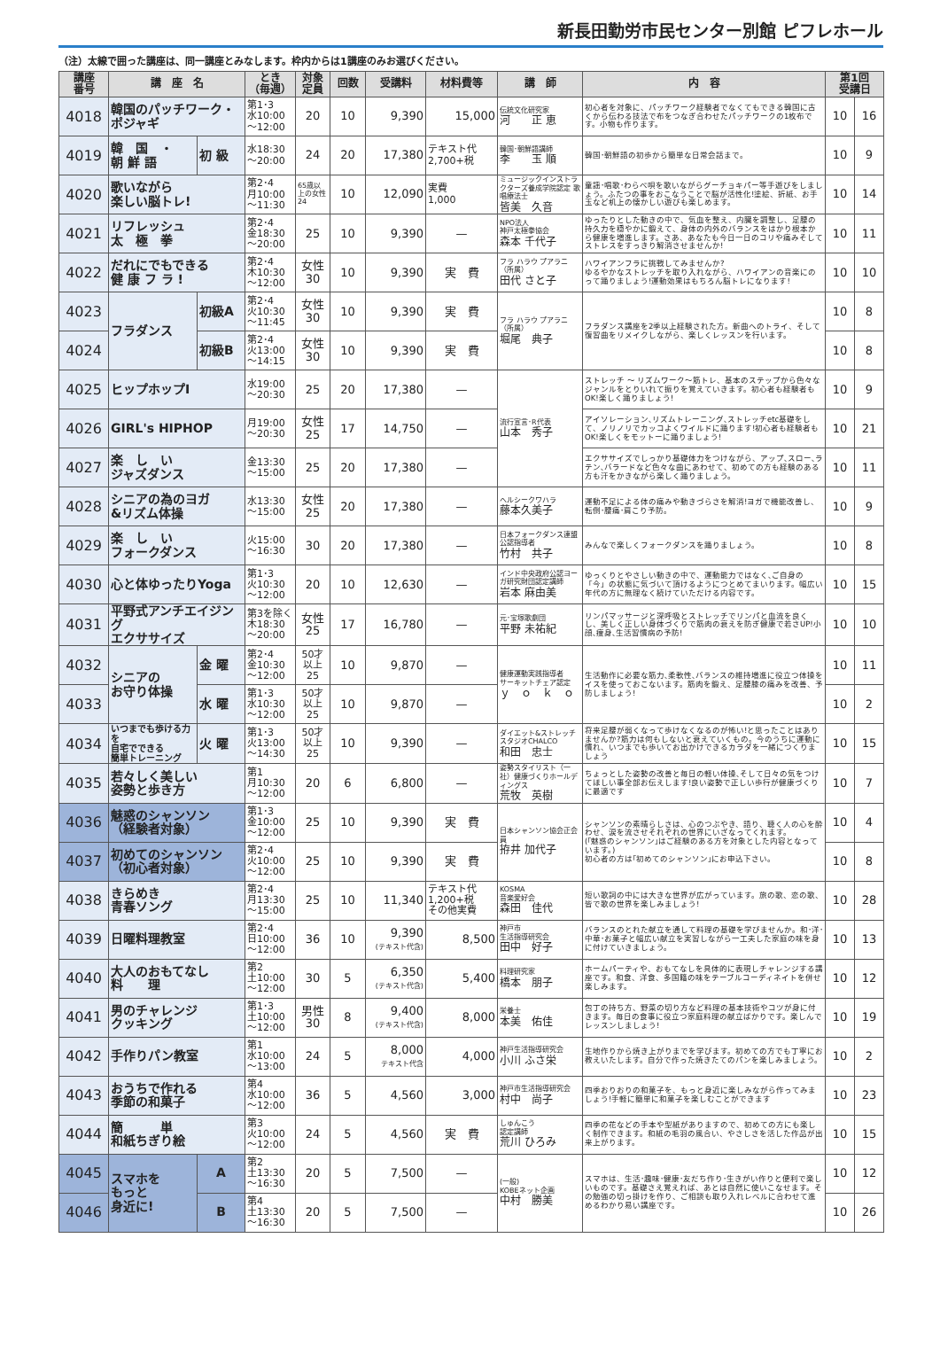新長田勤労市民センター別館 ピフレホール
（注）太線で囲った講座は、同一講座とみなします。枠内からは1講座のみお選びください。
| 講座 番号 | 講 座 名 | | とき （毎週） | 対象 定員 | 回数 | 受講料 | 材料費等 | 講 師 | 内 容 | 第1回 受講日 | |
| --- | --- | --- | --- | --- | --- | --- | --- | --- | --- | --- | --- |
| 4018 | 韓国のパッチワーク・ポジャギ | | 第1･3 水10:00 ～12:00 | 20 | 10 | 9,390 | 15,000 | 伝統文化研究家 河 正 恵 | 初心者を対象に、パッチワーク経験者でなくてもできる韓国に古くから伝わる技法で布をつなぎ合わせたパッチワークの1枚布です。小物も作ります。 | 10 | 16 |
| 4019 | 韓 国 ・ 朝 鮮 語 | 初 級 | 水18:30 ～20:00 | 24 | 20 | 17,380 | テキスト代 2,700+税 | 韓国･朝鮮語講師 李 玉 順 | 韓国･朝鮮語の初歩から簡単な日常会話まで。 | 10 | 9 |
| 4020 | 歌いながら 楽しい脳トレ! | | 第2･4 月10:00 ～11:30 | 65歳以上の女性24 | 10 | 12,090 | 実費 1,000 | ミュージックインストラクターズ養成学院認定 歌唱療法士 皆美 久音 | 童謡･唱歌･わらべ唄を歌いながらグーチョキパー等手遊びをしましょう。ふたつの事をおこなうことで脳が活性化!塗絵、折紙、お手玉など机上の懐かしい遊びも楽しめます。 | 10 | 14 |
| 4021 | リフレッシュ 太 極 拳 | | 第2･4 金18:30 ～20:00 | 25 | 10 | 9,390 | — | NPO法人 神戸太極拳協会 森本 千代子 | ゆったりとした動きの中で、気血を整え、内臓を調整し、足腰の持久力を穏やかに鍛えて、身体の内外のバランスをはかり根本から健康を増進します。さあ、あなたも今日一日のコリや痛みそしてストレスをすっきり解消させませんか! | 10 | 11 |
| 4022 | だれにでもできる 健 康 フ ラ ! | | 第2･4 木10:30 ～12:00 | 女性 30 | 10 | 9,390 | 実 費 | フラ ハラウ プアラニ（所属） 田代 さと子 | ハワイアンフラに挑戦してみませんか? ゆるやかなストレッチを取り入れながら、ハワイアンの音楽にのって踊りましょう!運動効果はもちろん脳トレになります! | 10 | 10 |
| 4023 | フラダンス | 初級A | 第2･4 火10:30 ～11:45 | 女性 30 | 10 | 9,390 | 実 費 | フラ ハラウ プアラニ（所属） 堀尾 典子 | フラダンス講座を2季以上経験された方。新曲へのトライ、そして復習曲をリメイクしながら、楽しくレッスンを行います。 | 10 | 8 |
| 4024 | | 初級B | 第2･4 火13:00 ～14:15 | 女性 30 | 10 | 9,390 | 実 費 | | | 10 | 8 |
| 4025 | ヒップホップⅠ | | 水19:00 ～20:30 | 25 | 20 | 17,380 | — | 流行宣言･R代表 山本 秀子 | ストレッチ ～ リズムワーク～筋トレ、基本のステップから色々なジャンルをとりいれて振りを覚えていきます。初心者も経験者もOK!楽しく踊りましょう! | 10 | 9 |
| 4026 | GIRL's HIPHOP | | 月19:00 ～20:30 | 女性 25 | 17 | 14,750 | — | | アイソレーション､リズムトレーニング､ストレッチetc基礎をして、ノリノリでカッコよくワイルドに踊ります!初心者も経験者もOK!楽しくをモットーに踊りましょう! | 10 | 21 |
| 4027 | 楽 し い ジャズダンス | | 金13:30 ～15:00 | 25 | 20 | 17,380 | — | | エクササイズでしっかり基礎体力をつけながら、アップ､スロー､ラテン､バラードなど色々な曲にあわせて、初めての方も経験のある方も汗をかきながら楽しく踊りましょう。 | 10 | 11 |
| 4028 | シニアの為のヨガ &リズム体操 | | 水13:30 ～15:00 | 女性 25 | 20 | 17,380 | — | ヘルシークワハラ 藤本久美子 | 運動不足による体の痛みや動きづらさを解消!ヨガで機能改善し、転倒･腰痛･肩こり予防。 | 10 | 9 |
| 4029 | 楽 し い フォークダンス | | 火15:00 ～16:30 | 30 | 20 | 17,380 | — | 日本フォークダンス連盟公認指導者 竹村 共子 | みんなで楽しくフォークダンスを踊りましょう。 | 10 | 8 |
| 4030 | 心と体ゆったりYoga | | 第1･3 火10:30 ～12:00 | 20 | 10 | 12,630 | — | インド中央政府公認ヨーガ研究財団認定講師 岩本 麻由美 | ゆっくりとやさしい動きの中で、運動能力ではなく､ご自身の「今」の状態に気づいて頂けるようにつとめてまいります。幅広い年代の方に無理なく続けていただける内容です。 | 10 | 15 |
| 4031 | 平野式アンチエイジング エクササイズ | | 第3を除く 木18:30 ～20:00 | 女性 25 | 17 | 16,780 | — | 元･宝塚歌劇団 平野 未祐紀 | リンパマッサージと深呼吸とストレッチでリンパと血流を良くし、美しく正しい身体づくりで筋肉の衰えを防ぎ健康で若さUP!小顔､痩身､生活習慣病の予防! | 10 | 10 |
| 4032 | シニアの お守り体操 | 金 曜 | 第2･4 金10:30 ～12:00 | 50才以上25 | 10 | 9,870 | — | 健康運動実践指導者 サーキットチェア認定 ｙ ｏ ｋ ｏ | 生活動作に必要な筋力､柔軟性､バランスの維持増進に役立つ体操をイスを使っておこないます。筋肉を鍛え、足腰膝の痛みを改善、予防しましょう! | 10 | 11 |
| 4033 | | 水 曜 | 第1･3 水10:30 ～12:00 | 50才以上25 | 10 | 9,870 | — | | | 10 | 2 |
| 4034 | いつまでも歩ける力を 自宅でできる 簡単トレーニング | 火 曜 | 第1･3 火13:00 ～14:30 | 50才以上25 | 10 | 9,390 | — | ダイエット&ストレッチスタジオCHALCO 和田 忠士 | 将来足腰が弱くなって歩けなくなるのが怖い!と思ったことはありませんか?筋力は何もしないと衰えていくもの。今のうちに運動に慣れ、いつまでも歩いてお出かけできるカラダを一緒につくりましょう | 10 | 15 |
| 4035 | 若々しく美しい 姿勢と歩き方 | | 第1 月10:30 ～12:00 | 20 | 6 | 6,800 | — | 姿勢スタイリスト（一社）健康づくりホールディングス 荒牧 英樹 | ちょっとした姿勢の改善と毎日の軽い体操､そして日々の気をつけてほしい事全部お伝えします!良い姿勢で正しい歩行が健康づくりに最適です | 10 | 7 |
| 4036 | 魅惑のシャンソン （経験者対象） | | 第1･3 金10:00 ～12:00 | 25 | 10 | 9,390 | 実 費 | 日本シャンソン協会正会員 拵井 加代子 | シャンソンの素晴らしさは、心のつぶやき、語り、聴く人の心を酔わせ、涙を流させそれぞれの世界にいざなってくれます。 (｢魅惑のシャンソン｣はご経験のある方を対象とした内容となっています。) 初心者の方は｢初めてのシャンソン｣にお申込下さい。 | 10 | 4 |
| 4037 | 初めてのシャンソン （初心者対象） | | 第2･4 火10:00 ～12:00 | 25 | 10 | 9,390 | 実 費 | | | 10 | 8 |
| 4038 | きらめき 青春ソング | | 第2･4 月13:30 ～15:00 | 25 | 10 | 11,340 | テキスト代 1,200+税 その他実費 | KOSMA 音楽愛好会 森田 佳代 | 短い歌詞の中には大きな世界が広がっています。旅の歌、恋の歌、皆で歌の世界を楽しみましょう! | 10 | 28 |
| 4039 | 日曜料理教室 | | 第2･4 日10:00 ～12:00 | 36 | 10 | 9,390 (テキスト代含) | 8,500 | 神戸市 生活指導研究会 田中 好子 | バランスのとれた献立を通して料理の基礎を学びませんか。和･洋･中華･お菓子と幅広い献立を実習しながら一工夫した家庭の味を身に付けていきましょう。 | 10 | 13 |
| 4040 | 大人のおもてなし 料 理 | | 第2 土10:00 ～12:00 | 30 | 5 | 6,350 (テキスト代含) | 5,400 | 料理研究家 橋本 朋子 | ホームパーティや、おもてなしを具体的に表現しチャレンジする講座です。和食、洋食、多国籍の味をテーブルコーディネイトを併せ楽しみます。 | 10 | 12 |
| 4041 | 男のチャレンジ クッキング | | 第1･3 土10:00 ～12:00 | 男性 30 | 8 | 9,400 (テキスト代含) | 8,000 | 栄養士 本美 佑佳 | 包丁の持ち方、野菜の切り方など料理の基本技術やコツが身に付きます。毎日の食事に役立つ家庭料理の献立ばかりです。楽しんでレッスンしましょう! | 10 | 19 |
| 4042 | 手作りパン教室 | | 第1 水10:00 ～13:00 | 24 | 5 | 8,000 テキスト代含 | 4,000 | 神戸生活指導研究会 小川 ふさ栄 | 生地作りから焼き上がりまでを学びます。初めての方でも丁寧にお教えいたします。自分で作った焼きたてのパンを楽しみましょう。 | 10 | 2 |
| 4043 | おうちで作れる 季節の和菓子 | | 第4 水10:00 ～12:00 | 36 | 5 | 4,560 | 3,000 | 神戸市生活指導研究会 村中 尚子 | 四季おりおりの和菓子を、もっと身近に楽しみながら作ってみましょう!手軽に簡単に和菓子を楽しむことができます | 10 | 23 |
| 4044 | 簡 単 和紙ちぎり絵 | | 第3 火10:00 ～12:00 | 24 | 5 | 4,560 | 実 費 | しゅんこう 認定講師 荒川 ひろみ | 四季の花などの手本や型紙がありますので、初めての方にも楽しく制作できます。和紙の毛羽の風合い、やさしさを活した作品が出来上がります。 | 10 | 15 |
| 4045 | スマホを もっと 身近に! | A | 第2 土13:30 ～16:30 | 20 | 5 | 7,500 | — | (一般) KOBEネット企画 中村 勝美 | スマホは、生活･趣味･健康･友だち作り･生きがい作りと便利で楽しいものです。基礎さえ覚えれば、あとは自然に使いこなせます。その勉強の切っ掛けを作り、ご相談も取り入れレベルに合わせて進めるわかり易い講座です。 | 10 | 12 |
| 4046 | | B | 第4 土13:30 ～16:30 | 20 | 5 | 7,500 | — | | | 10 | 26 |